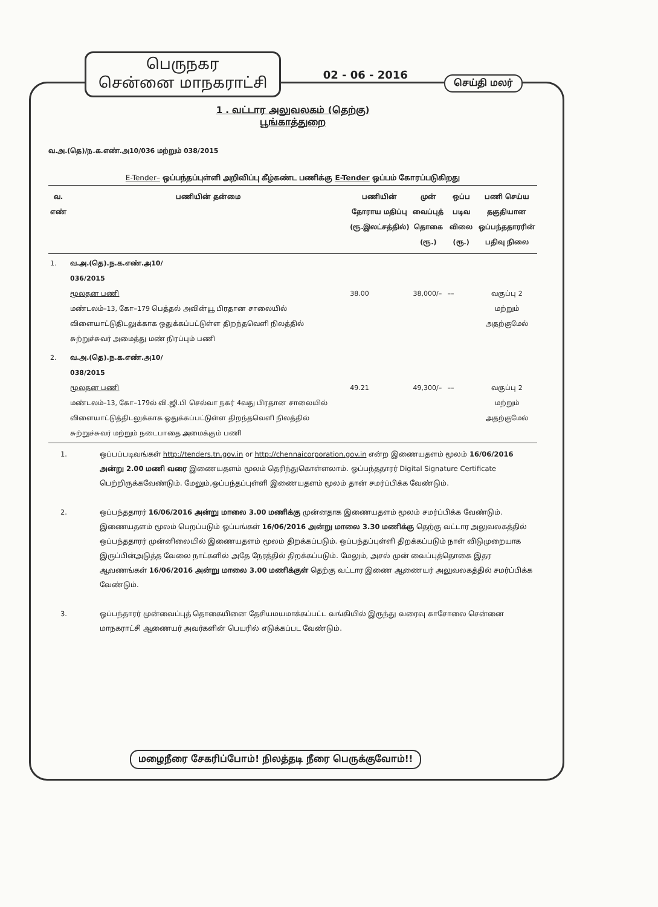பெருநகர
சென்னை மாநகராட்சி
02 - 06 - 2016
செய்தி மலர்
1 . வட்டார அலுவலகம் (தெற்கு)
பூங்காத்துறை
வ.அ.(தெ)/ந.க.எண்.அ10/036 மற்றும் 038/2015
E-Tender– ஒப்பந்தப்புள்ளி அறிவிப்பு கீழ்கண்ட பணிக்கு E-Tender ஒப்பம் கோரப்படுகிறது
| வ. எண் | பணியின் தன்மை | பணியின் தோராய மதிப்பு (ரூ.இலட்சத்தில்) | முன் வைப்புத் தொகை (ரூ.) | ஒப்ப படிவ விலை (ரூ.) | பணி செய்ய தகுதியான ஒப்பந்ததாரரின் பதிவு நிலை |
| --- | --- | --- | --- | --- | --- |
| 1. | வ.அ.(தெ).ந.க.எண்.அ10/ 036/2015 மூலதன பணி மண்டலம்–13, கோ–179 பெத்தல் அவின்யூ பிரதான சாலையில் விளையாட்டுதிடலுக்காக ஒதுக்கப்பட்டுள்ள திறந்தவெளி நிலத்தில் சுற்றுச்சுவர் அமைத்து மண் நிரப்பும் பணி | 38.00 | 38,000/– | –– | வகுப்பு 2 மற்றும் அதற்குமேல் |
| 2. | வ.அ.(தெ).ந.க.எண்.அ10/ 038/2015 மூலதன பணி மண்டலம்–13, கோ–179ல் வி.ஜி.பி செல்வா நகர் 4வது பிரதான சாலையில் விளையாட்டுத்திடலுக்காக ஒதுக்கப்பட்டுள்ள திறந்தவெளி நிலத்தில் சுற்றுச்சுவர் மற்றும் நடைபாதை அமைக்கும் பணி | 49.21 | 49,300/– | –– | வகுப்பு 2 மற்றும் அதற்குமேல் |
1. ஒப்பப்படிவங்கள் http://tenders.tn.gov.in or http://chennaicorporation.gov.in என்ற இணையதளம் மூலம் 16/06/2016 அன்று 2.00 மணி வரை இணையதளம் மூலம் தெரிந்துகொள்ளலாம். ஒப்பந்ததாரர் Digital Signature Certificate பெற்றிருக்கவேண்டும். மேலும்,ஒப்பந்தப்புள்ளி இணையதளம் மூலம் தான் சமர்ப்பிக்க வேண்டும்.
2. ஒப்பந்ததாரர் 16/06/2016 அன்று மாலை 3.00 மணிக்கு முன்னதாக இணையதளம் மூலம் சமர்ப்பிக்க வேண்டும். இணையதளம் மூலம் பெறப்படும் ஒப்பங்கள் 16/06/2016 அன்று மாலை 3.30 மணிக்கு தெற்கு வட்டார அலுவலகத்தில் ஒப்பந்ததாரர் முன்னிலையில் இணையதளம் மூலம் திறக்கப்படும். ஒப்பந்தப்புள்ளி திறக்கப்படும் நாள் விடுமுறையாக இருப்பின்அடுத்த வேலை நாட்களில் அதே நேரத்தில் திறக்கப்படும். மேலும், அசல் முன் வைப்புத்தொகை இதர ஆவணங்கள் 16/06/2016 அன்று மாலை 3.00 மணிக்குள் தெற்கு வட்டார இணை ஆணையர் அலுவலகத்தில் சமர்ப்பிக்க வேண்டும்.
3. ஒப்பந்தாரர் முன்வைப்புத் தொகையினை தேசியமயமாக்கப்பட்ட வங்கியில் இருந்து வரைவு காசோலை சென்னை மாநகராட்சி ஆணையர் அவர்களின் பெயரில் எடுக்கப்பட வேண்டும்.
மழைநீரை சேகரிப்போம்! நிலத்தடி நீரை பெருக்குவோம்!!